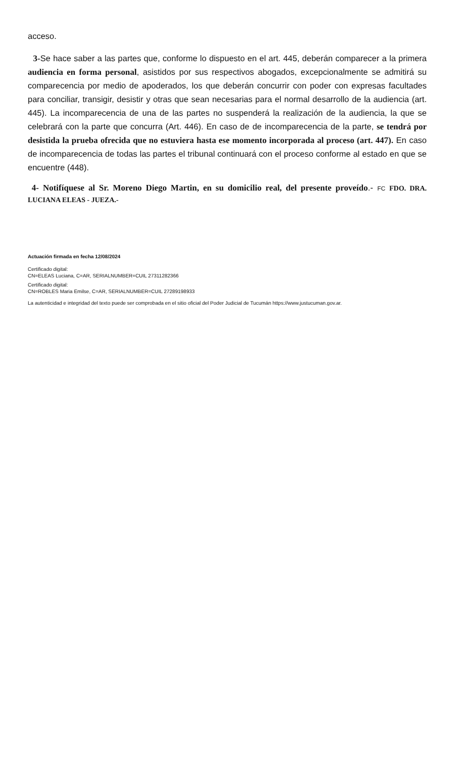acceso.
3-Se hace saber a las partes que, conforme lo dispuesto en el art. 445, deberán comparecer a la primera audiencia en forma personal, asistidos por sus respectivos abogados, excepcionalmente se admitirá su comparecencia por medio de apoderados, los que deberán concurrir con poder con expresas facultades para conciliar, transigir, desistir y otras que sean necesarias para el normal desarrollo de la audiencia (art. 445). La incomparecencia de una de las partes no suspenderá la realización de la audiencia, la que se celebrará con la parte que concurra (Art. 446). En caso de de incomparecencia de la parte, se tendrá por desistida la prueba ofrecida que no estuviera hasta ese momento incorporada al proceso (art. 447). En caso de incomparecencia de todas las partes el tribunal continuará con el proceso conforme al estado en que se encuentre (448).
4- Notifíquese al Sr. Moreno Diego Martin, en su domicilio real, del presente proveído.- FC FDO. DRA. LUCIANA ELEAS - JUEZA.-
Actuación firmada en fecha 12/08/2024
Certificado digital:
CN=ELEAS Luciana, C=AR, SERIALNUMBER=CUIL 27311282366
Certificado digital:
CN=ROBLES Maria Emilse, C=AR, SERIALNUMBER=CUIL 27289198933
La autenticidad e integridad del texto puede ser comprobada en el sitio oficial del Poder Judicial de Tucumán https://www.justucuman.gov.ar.